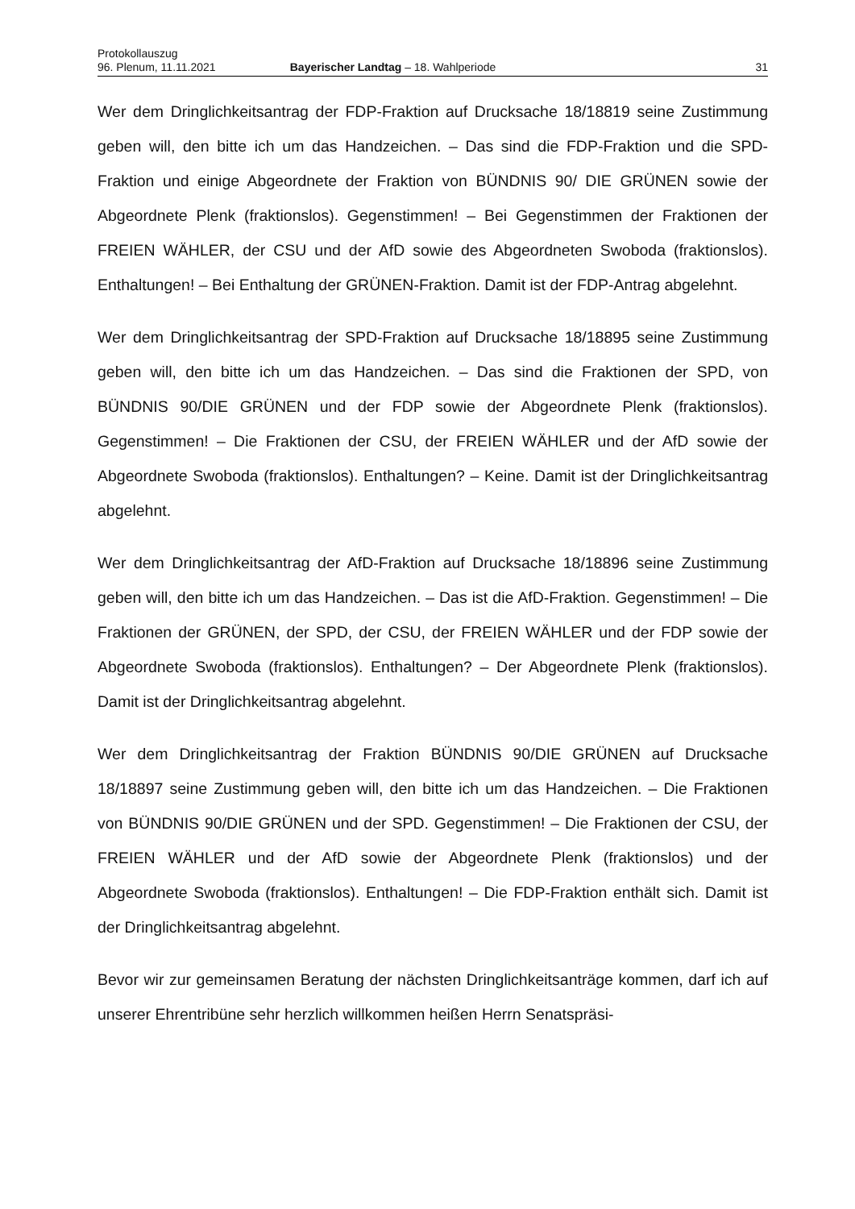Protokollauszug
96. Plenum, 11.11.2021 Bayerischer Landtag – 18. Wahlperiode 31
Wer dem Dringlichkeitsantrag der FDP-Fraktion auf Drucksache 18/18819 seine Zustimmung geben will, den bitte ich um das Handzeichen. – Das sind die FDP-Fraktion und die SPD-Fraktion und einige Abgeordnete der Fraktion von BÜNDNIS 90/ DIE GRÜNEN sowie der Abgeordnete Plenk (fraktionslos). Gegenstimmen! – Bei Gegenstimmen der Fraktionen der FREIEN WÄHLER, der CSU und der AfD sowie des Abgeordneten Swoboda (fraktionslos). Enthaltungen! – Bei Enthaltung der GRÜNEN-Fraktion. Damit ist der FDP-Antrag abgelehnt.
Wer dem Dringlichkeitsantrag der SPD-Fraktion auf Drucksache 18/18895 seine Zustimmung geben will, den bitte ich um das Handzeichen. – Das sind die Fraktionen der SPD, von BÜNDNIS 90/DIE GRÜNEN und der FDP sowie der Abgeordnete Plenk (fraktionslos). Gegenstimmen! – Die Fraktionen der CSU, der FREIEN WÄHLER und der AfD sowie der Abgeordnete Swoboda (fraktionslos). Enthaltungen? – Keine. Damit ist der Dringlichkeitsantrag abgelehnt.
Wer dem Dringlichkeitsantrag der AfD-Fraktion auf Drucksache 18/18896 seine Zustimmung geben will, den bitte ich um das Handzeichen. – Das ist die AfD-Fraktion. Gegenstimmen! – Die Fraktionen der GRÜNEN, der SPD, der CSU, der FREIEN WÄHLER und der FDP sowie der Abgeordnete Swoboda (fraktionslos). Enthaltungen? – Der Abgeordnete Plenk (fraktionslos). Damit ist der Dringlichkeitsantrag abgelehnt.
Wer dem Dringlichkeitsantrag der Fraktion BÜNDNIS 90/DIE GRÜNEN auf Drucksache 18/18897 seine Zustimmung geben will, den bitte ich um das Handzeichen. – Die Fraktionen von BÜNDNIS 90/DIE GRÜNEN und der SPD. Gegenstimmen! – Die Fraktionen der CSU, der FREIEN WÄHLER und der AfD sowie der Abgeordnete Plenk (fraktionslos) und der Abgeordnete Swoboda (fraktionslos). Enthaltungen! – Die FDP-Fraktion enthält sich. Damit ist der Dringlichkeitsantrag abgelehnt.
Bevor wir zur gemeinsamen Beratung der nächsten Dringlichkeitsanträge kommen, darf ich auf unserer Ehrentribüne sehr herzlich willkommen heißen Herrn Senatspräsi-